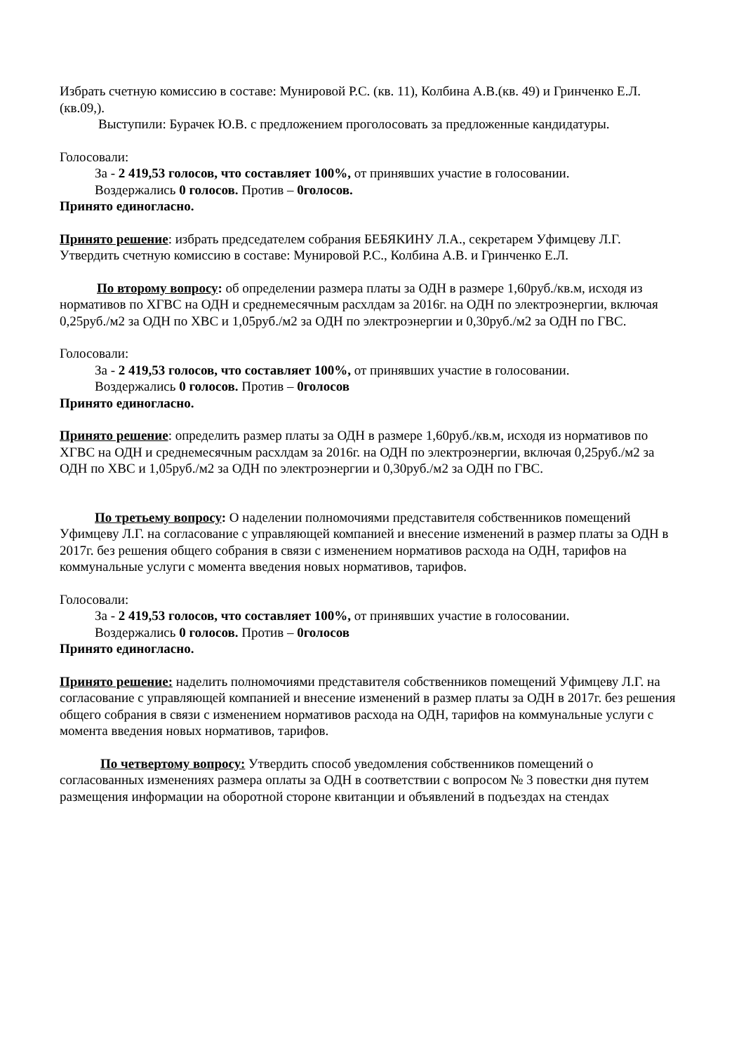Избрать счетную комиссию в составе: Мунировой Р.С. (кв. 11), Колбина А.В.(кв. 49) и Гринченко Е.Л. (кв.09,).
Выступили: Бурачек Ю.В. с предложением проголосовать за предложенные кандидатуры.
Голосовали:
За - 2 419,53 голосов, что составляет 100%, от принявших участие в голосовании.
Воздержались 0 голосов. Против – 0голосов.
Принято единогласно.
Принято решение: избрать председателем собрания БЕБЯКИНУ Л.А., секретарем Уфимцеву Л.Г. Утвердить счетную комиссию в составе: Мунировой Р.С., Колбина А.В. и Гринченко Е.Л.
По второму вопросу: об определении размера платы за ОДН в размере 1,60руб./кв.м, исходя из нормативов по ХГВС на ОДН и среднемесячным расхлдам за 2016г. на ОДН по электроэнергии, включая 0,25руб./м2 за ОДН по ХВС и 1,05руб./м2 за ОДН по электроэнергии и 0,30руб./м2 за ОДН по ГВС.
Голосовали:
За - 2 419,53 голосов, что составляет 100%, от принявших участие в голосовании.
Воздержались 0 голосов. Против – 0голосов
Принято единогласно.
Принято решение: определить размер платы за ОДН в размере 1,60руб./кв.м, исходя из нормативов по ХГВС на ОДН и среднемесячным расхлдам за 2016г. на ОДН по электроэнергии, включая 0,25руб./м2 за ОДН по ХВС и 1,05руб./м2 за ОДН по электроэнергии и 0,30руб./м2 за ОДН по ГВС.
По третьему вопросу: О наделении полномочиями представителя собственников помещений Уфимцеву Л.Г. на согласование с управляющей компанией и внесение изменений в размер платы за ОДН в 2017г. без решения общего собрания в связи с изменением нормативов расхода на ОДН, тарифов на коммунальные услуги с момента введения новых нормативов, тарифов.
Голосовали:
За - 2 419,53 голосов, что составляет 100%, от принявших участие в голосовании.
Воздержались 0 голосов. Против – 0голосов
Принято единогласно.
Принято решение: наделить полномочиями представителя собственников помещений Уфимцеву Л.Г. на согласование с управляющей компанией и внесение изменений в размер платы за ОДН в 2017г. без решения общего собрания в связи с изменением нормативов расхода на ОДН, тарифов на коммунальные услуги с момента введения новых нормативов, тарифов.
По четвертому вопросу: Утвердить способ уведомления собственников помещений о согласованных изменениях размера оплаты за ОДН в соответствии с вопросом № 3 повестки дня путем размещения информации на оборотной стороне квитанции и объявлений в подъездах на стендах